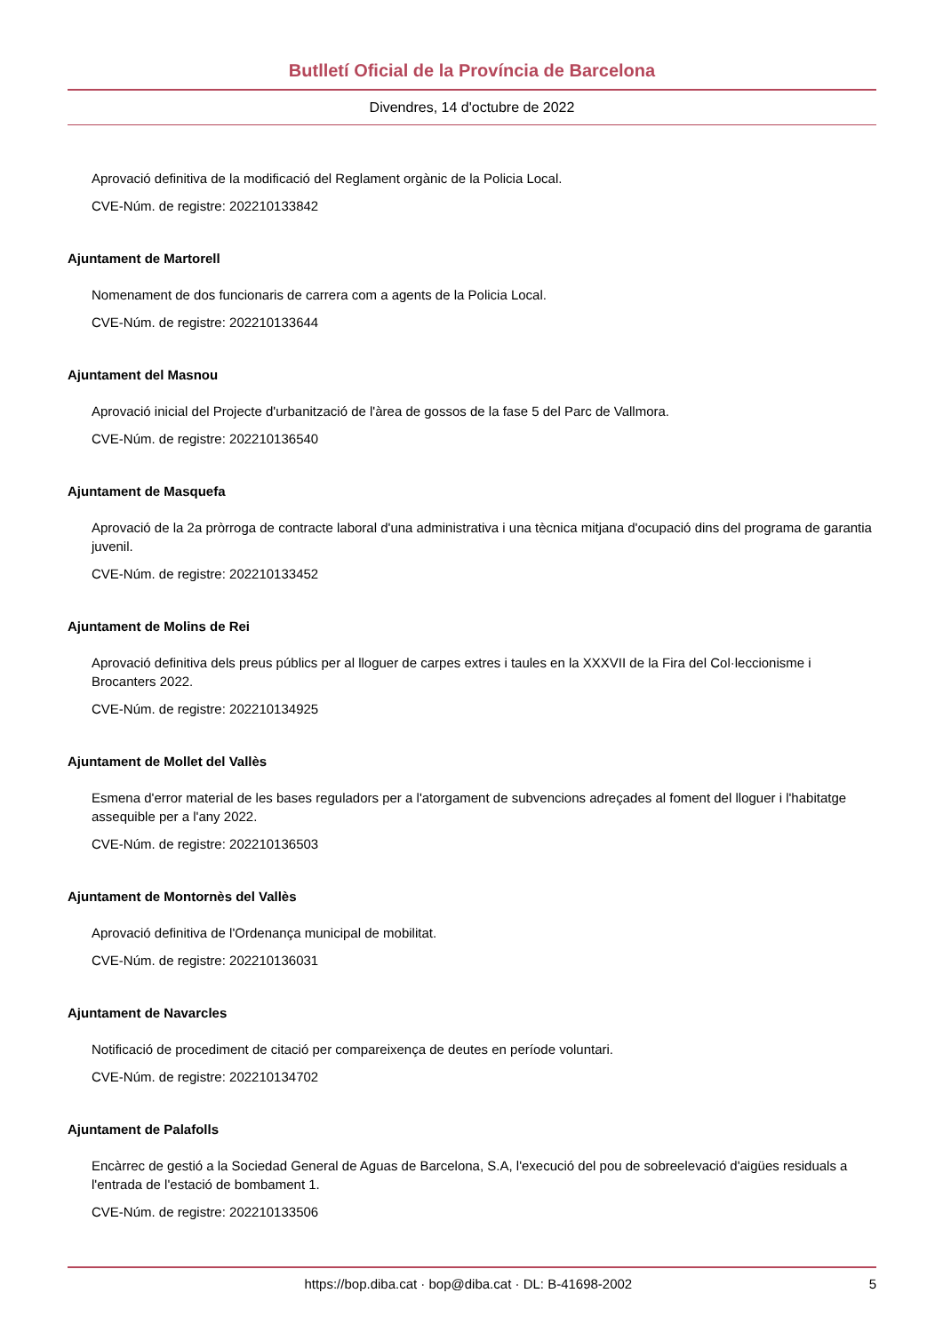Butlletí Oficial de la Província de Barcelona
Divendres, 14 d'octubre de 2022
Aprovació definitiva de la modificació del Reglament orgànic de la Policia Local.
CVE-Núm. de registre: 202210133842
Ajuntament de Martorell
Nomenament de dos funcionaris de carrera com a agents de la Policia Local.
CVE-Núm. de registre: 202210133644
Ajuntament del Masnou
Aprovació inicial del Projecte d'urbanització de l'àrea de gossos de la fase 5 del Parc de Vallmora.
CVE-Núm. de registre: 202210136540
Ajuntament de Masquefa
Aprovació de la 2a pròrroga de contracte laboral d'una administrativa i una tècnica mitjana d'ocupació dins del programa de garantia juvenil.
CVE-Núm. de registre: 202210133452
Ajuntament de Molins de Rei
Aprovació definitiva dels preus públics per al lloguer de carpes extres i taules en la XXXVII de la Fira del Col·leccionisme i Brocanters 2022.
CVE-Núm. de registre: 202210134925
Ajuntament de Mollet del Vallès
Esmena d'error material de les bases reguladors per a l'atorgament de subvencions adreçades al foment del lloguer i l'habitatge assequible per a l'any 2022.
CVE-Núm. de registre: 202210136503
Ajuntament de Montornès del Vallès
Aprovació definitiva de l'Ordenança municipal de mobilitat.
CVE-Núm. de registre: 202210136031
Ajuntament de Navarcles
Notificació de procediment de citació per compareixença de deutes en període voluntari.
CVE-Núm. de registre: 202210134702
Ajuntament de Palafolls
Encàrrec de gestió a la Sociedad General de Aguas de Barcelona, S.A, l'execució del pou de sobreelevació d'aigües residuals a l'entrada de l'estació de bombament 1.
CVE-Núm. de registre: 202210133506
https://bop.diba.cat · bop@diba.cat · DL: B-41698-2002 5